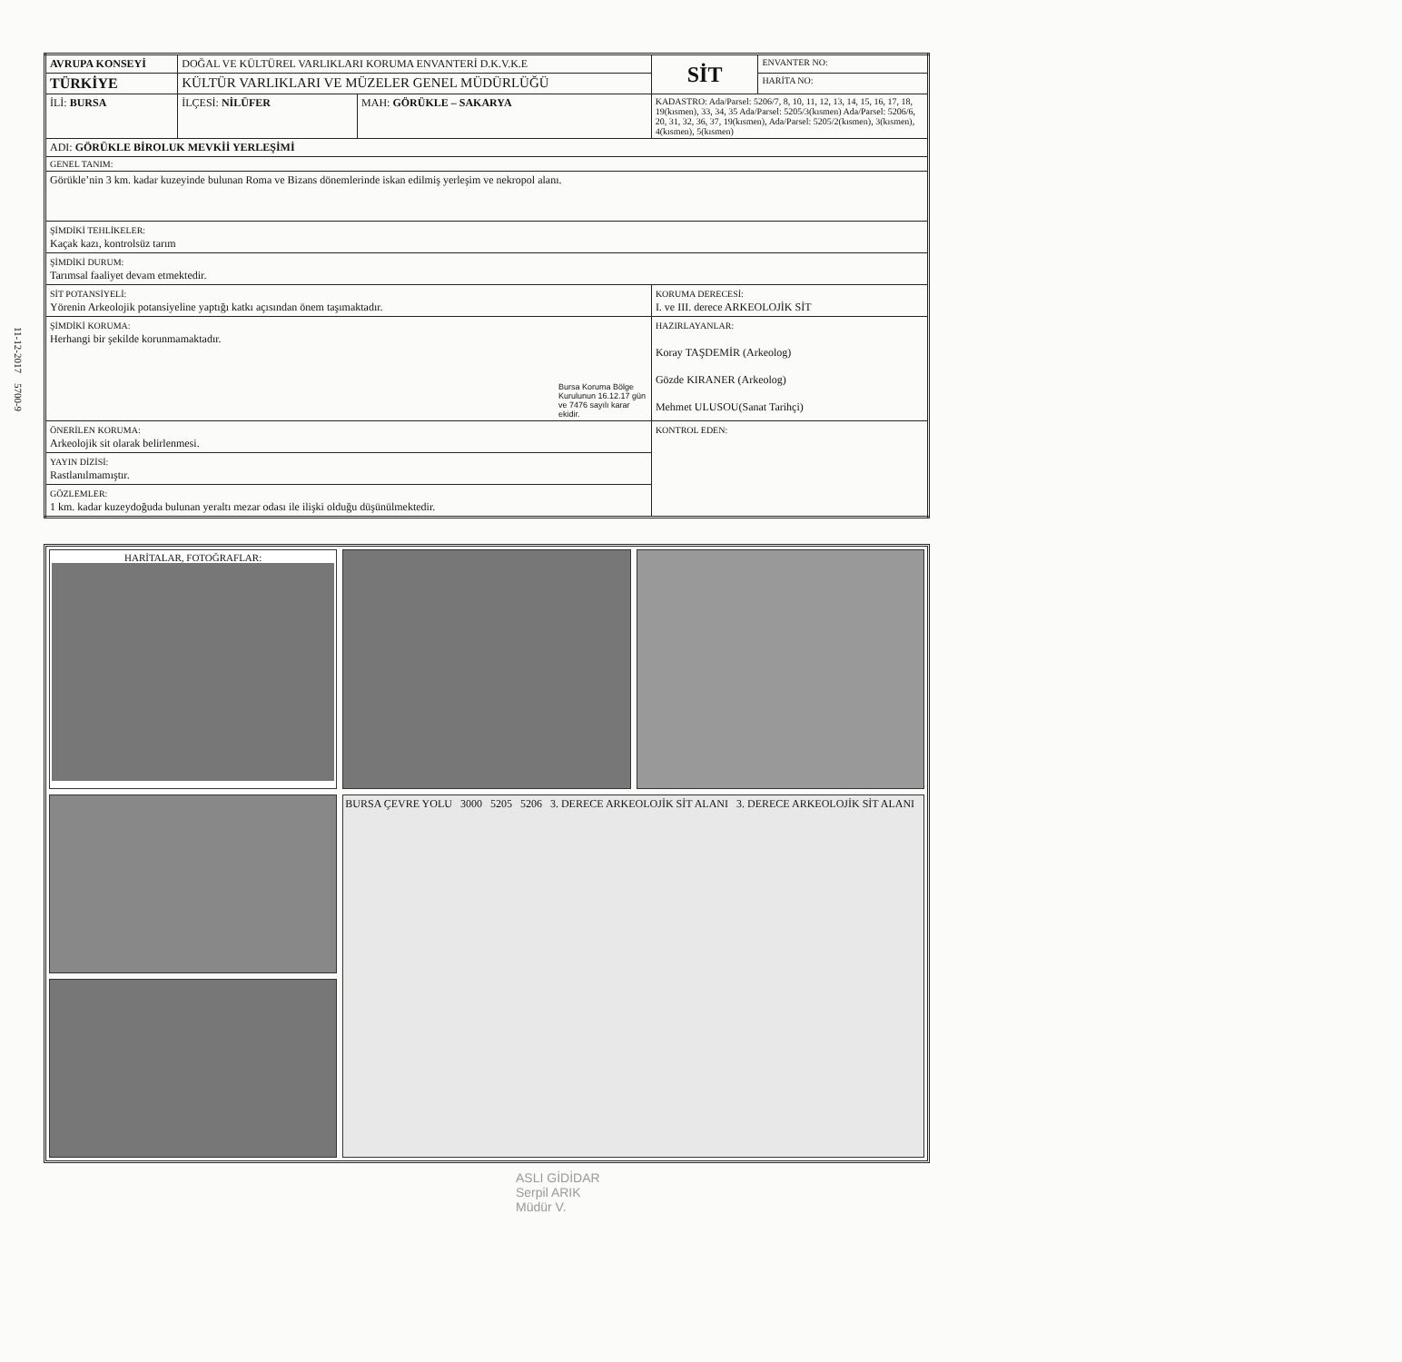11-12-2017 5700-9
| AVRUPA KONSEYİ | DOĞAL VE KÜLTÜREL VARLIKLARI KORUMA ENVANTERİ D.K.V.K.E | | | SİT | ENVANTER NO: |
| TÜRKİYE | KÜLTÜR VARLIKLARI VE MÜZELER GENEL MÜDÜRLÜĞÜ | | | | HARİTA NO: |
| İLİ: BURSA | İLÇESİ: NİLÜFER | MAH: GÖRÜKLE – SAKARYA | KADASTRO: Ada/Parsel: 5206/7, 8, 10, 11, 12, 13, 14, 15, 16, 17, 18, 19(kısmen), 33, 34, 35 Ada/Parsel: 5205/3(kısmen) Ada/Parsel: 5206/6, 20, 31, 32, 36, 37, 19(kısmen), Ada/Parsel: 5205/2(kısmen), 3(kısmen), 4(kısmen), 5(kısmen) | | |
| ADI: GÖRÜKLE BİROLUK MEVKİİ YERLEŞİMİ | | | | | |
| GENEL TANIM: | | | | | |
| Görükle’nin 3 km. kadar kuzeyinde bulunan Roma ve Bizans dönemlerinde iskan edilmiş yerleşim ve nekropol alanı. | | | | | |
| ŞİMDİKİ TEHLİKELER: Kaçak kazı, kontrolsüz tarım | | | | | |
| ŞİMDİKİ DURUM: Tarımsal faaliyet devam etmektedir. | | | | | |
| SİT POTANSİYELİ: Yörenin Arkeolojik potansiyeline yaptığı katkı açısından önem taşımaktadır. | | | | KORUMA DERECESİ: I. ve III. derece ARKEOLOJİK SİT | |
| ŞİMDİKİ KORUMA: Herhangi bir şekilde korunmamaktadır. Bursa Koruma Bölge Kurulunun 16.12.17 gün ve 7476 sayılı karar ekidir. | | | | HAZIRLAYANLAR: Koray TAŞDEMİR (Arkeolog) Gözde KIRANER (Arkeolog) Mehmet ULUSOU(Sanat Tarihçi) | |
| ÖNERİLEN KORUMA: Arkeolojik sit olarak belirlenmesi. | | | | KONTROL EDEN: | |
| YAYIN DİZİSİ: Rastlanılmamıştır. | | | | | |
| GÖZLEMLER: 1 km. kadar kuzeydoğuda bulunan yeraltı mezar odası ile ilişki olduğu düşünülmektedir. | | | | | |
HARİTALAR, FOTOĞRAFLAR:
BURSA ÇEVRE YOLU 3000 5205 5206 3. DERECE ARKEOLOJİK SİT ALANI 3. DERECE ARKEOLOJİK SİT ALANI
ASLI GİDİDAR
Serpil ARIK
Müdür V.